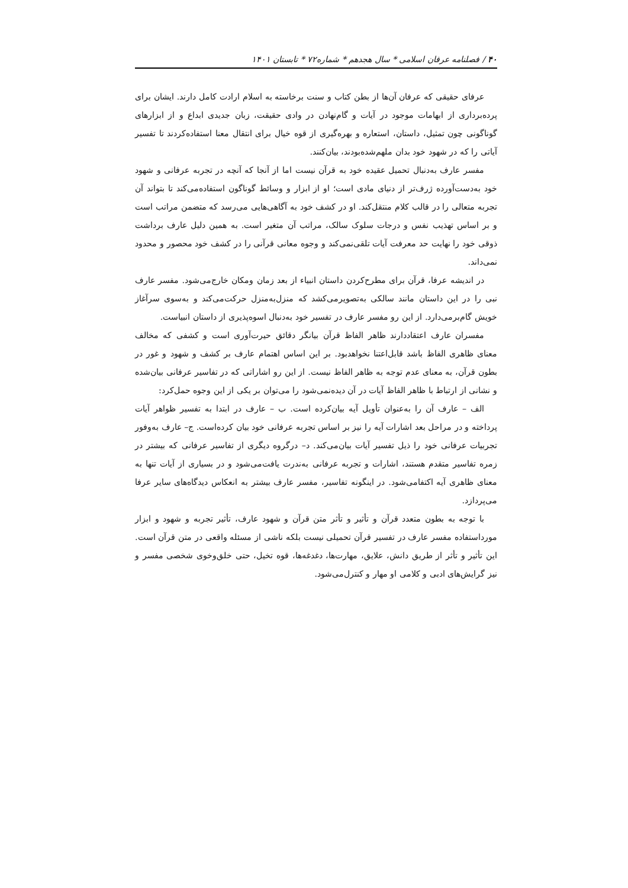۴۰ / فصلنامه عرفان اسلامی * سال هجدهم * شماره۷۲ * تابستان ۱۴۰۱
عرفای حقیقی که عرفان آن‌ها از بطن کتاب و سنت برخاسته به اسلام ارادت کامل دارند. ایشان برای پرده‌برداری از ابهامات موجود در آیات و گام‌نهادن در وادی حقیقت، زبان جدیدی ابداع و از ابزارهای گوناگونی چون تمثیل، داستان، استعاره و بهره‌گیری از قوه خیال برای انتقال معنا استفاده‌کردند تا تفسیر آیاتی را که در شهود خود بدان ملهم‌شده‌بودند، بیان‌کنند.
مفسر عارف به‌دنبال تحمیل عقیده خود به قرآن نیست اما از آنجا که آنچه در تجربه عرفانی و شهود خود به‌دست‌آورده ژرف‌تر از دنیای مادی است؛ او از ابزار و وسائط گوناگون استفاده‌می‌کند تا بتواند آن تجربه متعالی را در قالب کلام منتقل‌کند. او در کشف خود به آگاهی‌هایی می‌رسد که متضمن مراتب است و بر اساس تهذیب نفس و درجات سلوک سالک، مراتب آن متغیر است. به همین دلیل عارف برداشت ذوقی خود را نهایت حد معرفت آیات تلقی‌نمی‌کند و وجوه معانی قرآنی را در کشف خود محصور و محدود نمی‌داند.
در اندیشه عرفا، قرآن برای مطرح‌کردن داستان انبیاء از بعد زمان ومکان خارج‌می‌شود. مفسر عارف نبی را در این داستان مانند سالکی به‌تصویرمی‌کشد که منزل‌به‌منزل حرکت‌می‌کند و به‌سوی سرآغاز خویش گام‌برمی‌دارد. از این رو مفسر عارف در تفسیر خود به‌دنبال اسوه‌پذیری از داستان انبیاست.
مفسران عارف اعتقاددارند ظاهر الفاظ قرآن بیانگر دقائق حیرت‌آوری است و کشفی که مخالف معنای ظاهری الفاظ باشد قابل‌اعتنا نخواهدبود. بر این اساس اهتمام عارف بر کشف و شهود و غور در بطون قرآن، به معنای عدم توجه به ظاهر الفاظ نیست. از این رو اشاراتی که در تفاسیر عرفانی بیان‌شده و نشانی از ارتباط با ظاهر الفاظ آیات در آن دیده‌نمی‌شود را می‌توان بر یکی از این وجوه حمل‌کرد:
الف – عارف آن را به‌عنوان تأویل آیه بیان‌کرده است. ب – عارف در ابتدا به تفسیر ظواهر آیات پرداخته و در مراحل بعد اشارات آیه را نیز بر اساس تجربه عرفانی خود بیان کرده‌است. ج– عارف به‌وفور تجربیات عرفانی خود را ذیل تفسیر آیات بیان‌می‌کند. د– درگروه دیگری از تفاسیر عرفانی که بیشتر در زمره تفاسیر متقدم هستند، اشارات و تجربه عرفانی به‌ندرت یافت‌می‌شود و در بسیاری از آیات تنها به معنای ظاهری آیه اکتفامی‌شود. در اینگونه تفاسیر، مفسر عارف بیشتر به انعکاس دیدگاه‌های سایر عرفا می‌پردازد.
با توجه به بطون متعدد قرآن و تأثیر و تأثر متن قرآن و شهود عارف، تأثیر تجربه و شهود و ابزار مورداستفاده مفسر عارف در تفسیر قرآن تحمیلی نیست بلکه ناشی از مسئله واقعی در متن قرآن است. این تأثیر و تأثر از طریق دانش، علایق، مهارت‌ها، دغدغه‌ها، قوه تخیل، حتی خلق‌وخوی شخصی مفسر و نیز گرایش‌های ادبی و کلامی او مهار و کنترل‌می‌شود.